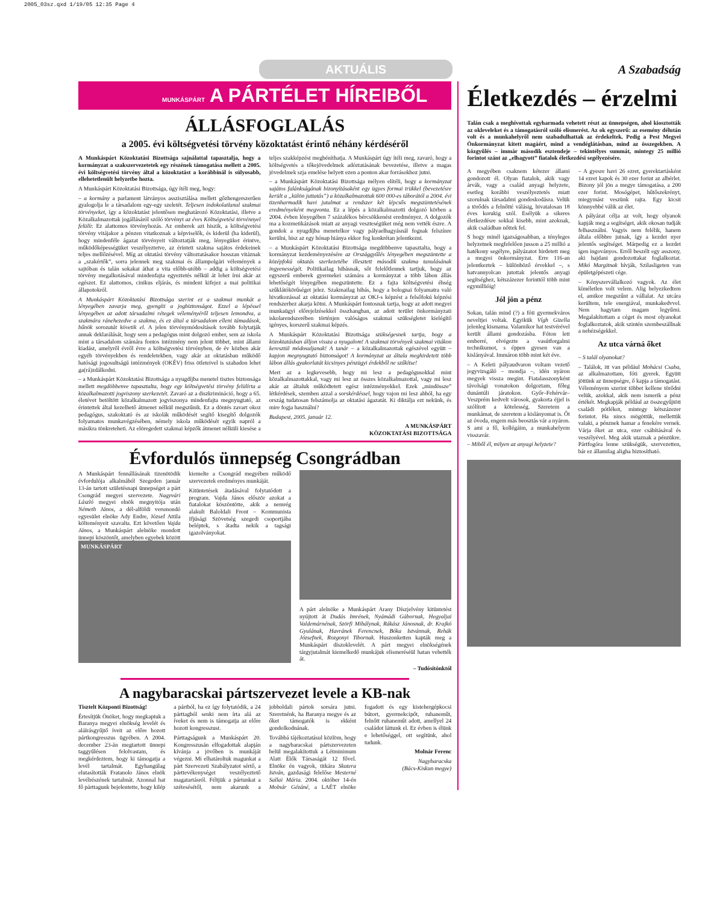2005_03sz.qxd 1/19/05 12:35 Page 4
AKTUÁLIS A Szabadság
MUNKÁSPÁRT A PÁRTÉLET HÍREIBŐL
ÁLLÁSFOGLALÁS
a 2005. évi költségvetési törvény közoktatást érintő néhány kérdéséről
A Munkáspárt Közoktatási Bizottsága sajnálattal tapasztalja, hogy a kormányzat a szakszervezetetek egy részének támogatása mellett a 2005. évi költségvetési törvény által a közoktatást a korábbinál is súlyosabb, ellehetetlenült helyzetbe hozta.
A Munkáspárt Közoktatási Bizottsága, úgy ítéli meg, hogy:
– a kormány a parlament látványos asszisztálása mellett gőzhengerszerűen gyalogolja le a társadalom egy-egy szeletét. Teljesen indokolatlanul szakmai törvényeket, így a közoktatást jelentősen meghatározó Közoktatási, illetve a Közalkalmazottak jogállásáról szóló törvényt az éves Költségvetési törvénnyel felülír. Ez alattomos törvényhozás. Az emberek azt hiszik, a költségvetési törvény vitájakor a pénzen vitatkoznak a képviselők, és kiderül (ha kiderül), hogy mindenféle ágazat törvényeit változtatják meg, lényegüket érintve, működőképességüket veszélyeztetve, az érintett szakma sajátos érdekeinek teljes mellőzésével. Míg az oktatási törvény változtatásakor hosszan vitáznak a „szakértők”, sorra jelennek meg szakmai és állampolgári vélemények a sajtóban és talán sokakat áthat a vita előbb-utóbb – addig a költségvetési törvény megalkotásával mindenfajta egyeztetés nélkül át lehet írni akár az egészet. Ez alattomos, cinikus eljárás, és mindent kifejez a mai politikai állapotokról.
A Munkáspárt Közoktatási Bizottsága szerint ez a szakmai munkát a lényegében zavarja meg, gyengíti a jogbiztonságot. Ezzel a lépéssel lényegében az adott társadalmi rétegek véleményéről teljesen lemondva, a szakmára ránehezedve a szakma, és ez által a társadalom elleni támadások, bűnök sorozatát követik el. A jelen törvénymódosítások tovább folytatják annak deklarálását, hogy sem a pedagógus mint dolgozó ember, sem az iskola mint a társadalom számára fontos intézmény nem jelent többet, mint állami kiadást, amelyről évről évre a költségvetési törvényben, de év közben akár egyéb törvényekben és rendeletekben, vagy akár az oktatásban működő hatósági jogosultságú intézmények (OKÉV) friss ötleteivel is szabadon lehet ga(rá)zdálkodni.
– a Munkáspárt Közoktatási Bizottsága a nyugdíjba menetel tisztes biztonsága mellett megdöbbenve tapasztalta, hogy egy költségvetési törvény felülírta a közalkalmazotti jogviszony szerkezetét. Zavaró az a diszkrimináció, hogy a 65. életévet betöltött közalkalmazott jogviszonya mindenfajta megnyugtató, az érintettek által kezelhető átmenet nélkül megszűnik. Ez a döntés zavart okoz pedagógus, szakoktató és az iskolák működését segítő kisegítő dolgozók folyamatos munkavégzésében, némely iskola működését egyik napról a másikra tönkreteheti. Az elöregedett szakmai képzők átmenet nélküli kiesése a teljes szakképzést megbéníthatja. A Munkáspárt úgy ítéli meg, zavaró, hogy a költségvetés a tőkejövedelmek adóztatásának bevezetése, illetve a magas jövedelmek szja emelése helyett ezen a ponton akar forrásokhoz jutni.
– a Munkáspárt Közoktatási Bizottsága mélyen elítéli, hogy a kormányzat sajátos falánkságának bizonyításaként egy ügyes formai trükkel (bevezetésre került a „külön juttatás”) a közalkalmazottak 600 000-es táborától a 2004. évi tizenharmadik havi jutalmat a rendszer két lépcsős megszüntetésének eredményeként megvonta. Ez a lépés a közalkalmazotti dolgozó körben a 2004. évben lényegében 7 százalékos bércsökkenést eredményez. A dolgozók ma a kozmetikázások miatt az anyagi veszteségüket még nem vették észre. A gondok a nyugdíjba menetelkor vagy pályaelhagyásnál fognak felszínre kerülni, hisz az egy hónap hiánya ekkor fog konkrétan jelentkezni.
– a Munkáspárt Közoktatási Bizottsága megdöbbenve tapasztalta, hogy a kormányzat kezdeményezésére az Országgyűlés lényegében megszüntette a középfokú oktatás szerkezetébe illesztett második szakma tanulásának ingyenességét. Politikailag hibásnak, sőt felelőtlennek tartjuk, hogy az egyszerű emberek gyermekei számára a kormányzat a több lábon állás lehetőségét lényegében megszüntette. Ez a fajta költségvetési éhség szűklátókörűséget jelez. Szakmailag hibás, hogy a bolognai folyamatra való hivatkozással az oktatási kormányzat az OKJ-s képzést a felsőfokú képzési rendszerhez akarja kötni. A Munkáspárt fontosnak tartja, hogy az adott megyei munkaügyi előrejelzésekkel összhangban, az adott terület önkormányzati iskolarendszerében történjen valóságos szakmai szükségletet kielégítő igényes, korszerű szakmai képzés.
A Munkáspárt Közoktatási Bizottsága szükségesnek tartja, hogy a közoktatásban álljon vissza a nyugalom! A szakmai törvények szakmai vitákon keresztül módosuljanak! A tanár – a közalkalmazottak egészével együtt – kapjon megnyugtató biztonságot! A kormányzat az általa meghirdetett több lábon állás gyakorlatát kicsinyes pénzügyi érdekből ne szűkítse!
Mert az a legkevesebb, hogy mi lesz a pedagógusokkal mint közalkalmazottakkal, vagy mi lesz az összes közalkalmazottal, vagy mi lesz akár az általuk működtetett egész intézményekkel. Ezek „mindössze” létkérdések, szemben azzal a sorskérdéssel, hogy vajon mi lesz abból, ha egy ország tudatosan felszámolja az oktatási ágazatát. Ki diktálja ezt nekünk, és mire fogja használni?
Budapest, 2005. január 12.
A MUNKÁSPÁRT
KÖZOKTATÁSI BIZOTTSÁGA
Évfordulós ünnepség Csongrádban
A Munkáspárt fennállásának tizenötödik évfordulója alkalmából Szegeden január 13-án tartott születésnapi ünnepséget a párt Csongrád megyei szervezete. Nagyvári László megyei elnök megnyitója után Németh János, a dél-alföldi versmondó egyesület elnöke Ady Endre, József Attila költeményeit szavalta. Ezt követően Vajda János, a Munkáspárt alelnöke mondott ünnepi köszöntőt, amelyben egyebek között kiemelte a Csongrád megyében működő szervezetek eredményes munkáját.
Kitüntetések átadásával folytatódott a program. Vajda János először azokat a fiatalokat köszöntötte, akik a nemrég alakult Baloldali Front – Kommunista Ifjúsági Szövetség szegedi csoportjába beléptek, s átadta nekik a tagsági igazolványokat.
MUNKÁSPÁRT
A párt alelnöke a Munkáspárt Arany Díszjelvény kitüntetést nyújtott át Dudás Imrének, Nyámádi Gábornak, Hegyaljai Valdemárnénak, Szörfi Mihálynak, Rákász Jánosnak, dr. Krajkó Gyulának, Havránek Ferencnek, Bóka Istvánnak, Rehák Józsefnek, Rozgonyi Tibornak. Huszonketten kapták meg a Munkáspárt díszoklevelét. A párt megyei elnökségének tárgyjutalmát kiemelkedő munkájuk elismeréséül hatan vehették át.
– Tudósítónktól
A nagybaracskai pártszervezet levele a KB-nak
Tisztelt Központi Bizottság!
Értesítjük Önöket, hogy megkaptuk a Baranya megyei elnökség levelét és aláírásgyűjtő íveit az előre hozott pártkongresszus ügyében. A 2004. december 23-án megtartott ünnepi taggyűlésen felolvastam, és megkérdeztem, hogy ki támogatja a levél tartalmát. Egyhangúlag elutasították Fratanolo János elnök levélrészének tartalmát. Azonnal hat fő párttagunk bejelentette, hogy kilép a pártból, ha ez így folytatódik, a 24 párttagból senki nem írta alá az íveket és nem is támogatja az előre hozott kongresszust.
Párttagságunk a Munkáspárt 20. Kongresszusán elfogadottak alapján kívánja a jövőben is munkáját végezni. Mi elhatároltuk magunkat a párt Szervezeti Szabályzatot sértő, a párttevékenységet veszélyeztető magatartásról. Féltjük a pártunkat a szétesésétől, nem akarunk a jobboldali pártok sorsára jutni. Szeretnénk, ha Baranya megye és az őket támogatók is ekként gondolkodnának.
Továbbá tájékoztatásul közlöm, hogy a nagybaracskai pártszervezeten belül megalakítottuk a Létminimum Alatt Élők Társaságát 12 fővel. Elnöke én vagyok, titkára Skutera István, gazdasági felelőse Mesterné Sallai Mária. 2004. október 14-én Molnár Gézáné, a LAÉT elnöke fogadott és egy kistehergépkocsi bútort, gyermekcipőt, ruhaneműt, felnőtt ruhaneműt adott, amellyel 24 családot láttunk el. Ez évben is élünk e lehetőséggel, ott segítünk, ahol tudunk.
Molnár Ferenc
Nagybaracska
(Bács-Kiskun megye)
Életkezdés – érzelmi
Talán csak a meghívottak egyharmada vehetett részt az ünnepségen, ahol kiosztották az okleveleket és a támogatásról szóló elismerést. Az ok egyszerű: az esemény délután volt és a munkahelyről nem szabadulhattak az érdekeltek. Pedig a Pest Megyei Önkormányzat kitett magáért, mind a vendéglátásban, mind az összegekben. A közgyűlés – immár második esztendeje – tekintélyes summát, mintegy 25 millió forintot szánt az „elhagyott” fiatalok életkezdési segélyezésére.
A megyében csaknem kétezer állami gondozott él. Olyan fiatalok, akik vagy árvák, vagy a család anyagi helyzete, esetleg korábbi veszélyeztetés miatt szorulnak társadalmi gondoskodásra. Velük a törődés a felnőtté válásig, hivatalosan 18 éves korukig szól. Esélyük a sikeres életkezdésre sokkal kisebb, mint azoknak, akik családban nőttek fel.
S hogy minél igazságosabban, a tényleges helyzetnek megfelelően jusson a 25 millió a hatékony segélyre, pályázatot hirdetett meg a megyei önkormányzat. Erre 116-an jelentkeztek – különböző érvekkel –, s hatvannyolcan jutottak jelentős anyagi segítséghez, kétszázezer forinttól több mint egymillióig!
Jól jön a pénz
Sokan, talán mind (?) a fóti gyermekváros neveltjei voltak. Egyikük Vígh Gizella jelenleg kismama. Valamikor hat testvérével került állami gondozásba. Fóton lett emberré, elvégezte a vasútforgalmi technikumot, s éppen gyesen van a kislányával. Immáron több mint két éve.
– A Keleti pályaudvaron voltam vezető jegyvizsgáló – mondja –, idén nyáron megyek vissza megint. Fiatalasszonyként távolsági vonatokon dolgoztam, főleg dunántúli járatokon. Győr–Fehérvár–Veszprém kedvelt városok, gyakorta éjjel is szólított a kötelesség. Szeretem a munkámat, de szeretem a kislányomat is. Őt az óvoda, engem más beosztás vár a nyáron. S ami a fő, kollégáim, a munkahelyem visszavár.
– Miből él, milyen az anyagi helyzete?
– A gyesre havi 26 ezret, gyerektartásként 14 ezret kapok és 30 ezer forint az albérlet. Bizony jól jön a megye támogatása, a 200 ezer forint. Mosógépet, hűtőszekrényt, miegymást veszünk rajta. Egy kicsit könnyebbé válik az élet.
A pályázat célja az volt, hogy olyanok kapják meg a segítséget, akik okosan tudják felhasználni. Vagyis nem felélik, hanem általa előbbre jutnak, így a kezdet nyer jelentős segítséget. Márpedig ez a kezdet igen ingoványos. Erről beszélt egy asszony, aki hajdani gondozottakat foglalkoztat. Mikó Margitnak hívják, Szilasligeten van épületgépészeti cége.
– Kényszervállalkozó vagyok. Az élet kíméletlen volt velem. Alig helyezkedtem el, amikor megszűnt a vállalat. Az utcára kerültem, tele energiával, munkakedvvel. Nem hagytam magam legyűrni. Megalakítottam a céget és most olyanokat foglalkoztatok, akik szintén szembeszállnak a nehézségekkel.
Az utca várná őket
– S talál olyanokat?
– Találok, itt van például Mohácsi Csaba, az alkalmazottam, fóti gyerek. Együtt jöttünk az ünnepségre, ő kapja a támogatást. Véleményem szerint többet kellene törődni velük, azokkal, akik nem ismerik a pénz értékét. Megkapják például az összegyűjtött családi pótlékot, mintegy kétszázezer forintot. Ha nincs mögöttük, mellettük valaki, a pénznek hamar a fenekére vernek. Várja őket az utca, ezer csábításával és veszélyével. Meg akik utaznak a pénzükre. Pártfogóra lenne szükségük, szervezetten, bár ez államilag aligha biztosítható.